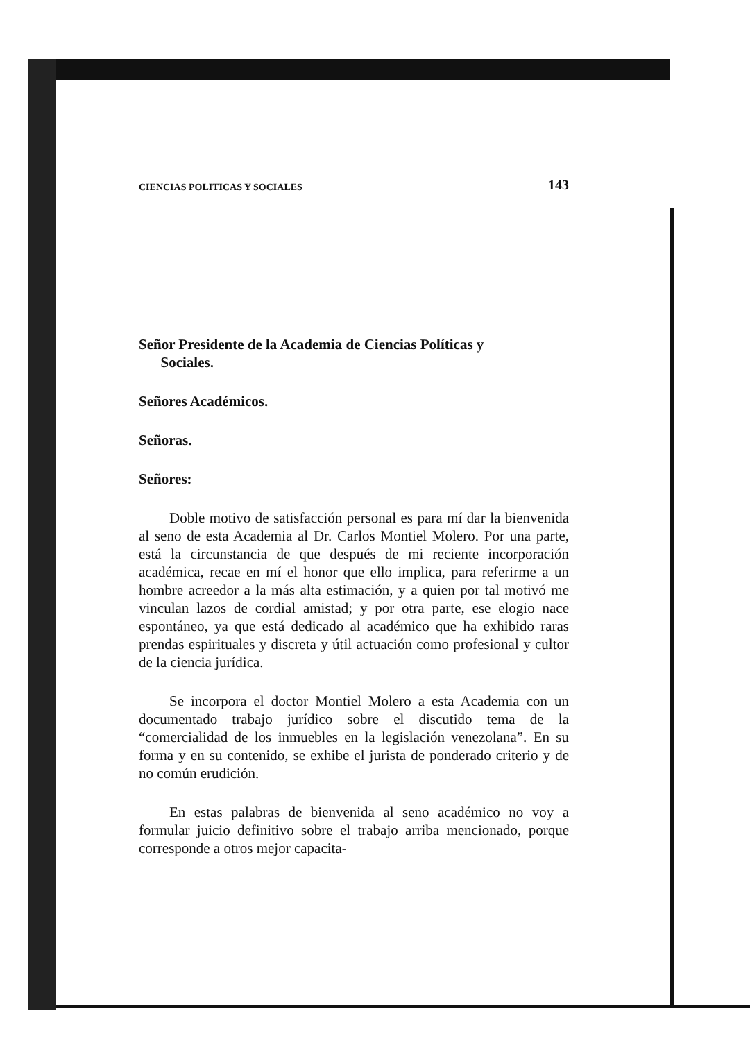CIENCIAS POLITICAS Y SOCIALES 143
Señor Presidente de la Academia de Ciencias Políticas y
Sociales.
Señores Académicos.
Señoras.
Señores:
Doble motivo de satisfacción personal es para mí dar la bienvenida al seno de esta Academia al Dr. Carlos Montiel Molero. Por una parte, está la circunstancia de que después de mi reciente incorporación académica, recae en mí el honor que ello implica, para referirme a un hombre acreedor a la más alta estimación, y a quien por tal motivó me vinculan lazos de cordial amistad; y por otra parte, ese elogio nace espontáneo, ya que está dedicado al académico que ha exhibido raras prendas espirituales y discreta y útil actuación como profesional y cultor de la ciencia jurídica.
Se incorpora el doctor Montiel Molero a esta Academia con un documentado trabajo jurídico sobre el discutido tema de la “comercialidad de los inmuebles en la legislación venezolana”. En su forma y en su contenido, se exhibe el jurista de ponderado criterio y de no común erudición.
En estas palabras de bienvenida al seno académico no voy a formular juicio definitivo sobre el trabajo arriba mencionado, porque corresponde a otros mejor capacita-